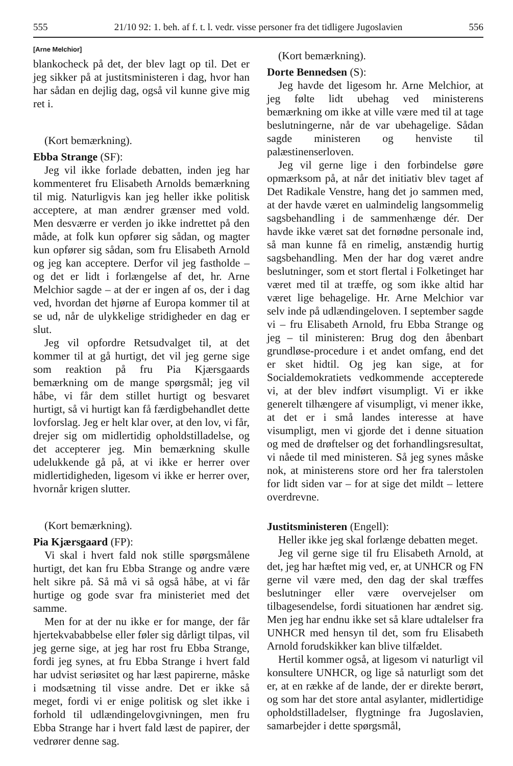555 21/10 92: 1. beh. af f. t. l. vedr. visse personer fra det tidligere Jugoslavien 556
[Arne Melchior]
blankocheck på det, der blev lagt op til. Det er jeg sikker på at justitsministeren i dag, hvor han har sådan en dejlig dag, også vil kunne give mig ret i.
(Kort bemærkning).
Ebba Strange (SF):
Jeg vil ikke forlade debatten, inden jeg har kommenteret fru Elisabeth Arnolds bemærkning til mig. Naturligvis kan jeg heller ikke politisk acceptere, at man ændrer grænser med vold. Men desværre er verden jo ikke indrettet på den måde, at folk kun opfører sig sådan, og magter kun opfører sig sådan, som fru Elisabeth Arnold og jeg kan acceptere. Derfor vil jeg fastholde – og det er lidt i forlængelse af det, hr. Arne Melchior sagde – at der er ingen af os, der i dag ved, hvordan det hjørne af Europa kommer til at se ud, når de ulykkelige stridigheder en dag er slut.
Jeg vil opfordre Retsudvalget til, at det kommer til at gå hurtigt, det vil jeg gerne sige som reaktion på fru Pia Kjærsgaards bemærkning om de mange spørgsmål; jeg vil håbe, vi får dem stillet hurtigt og besvaret hurtigt, så vi hurtigt kan få færdigbehandlet dette lovforslag. Jeg er helt klar over, at den lov, vi får, drejer sig om midlertidig opholdstilladelse, og det accepterer jeg. Min bemærkning skulle udelukkende gå på, at vi ikke er herrer over midlertidigheden, ligesom vi ikke er herrer over, hvornår krigen slutter.
(Kort bemærkning).
Pia Kjærsgaard (FP):
Vi skal i hvert fald nok stille spørgsmålene hurtigt, det kan fru Ebba Strange og andre være helt sikre på. Så må vi så også håbe, at vi får hurtige og gode svar fra ministeriet med det samme.
Men for at der nu ikke er for mange, der får hjertekvababbelse eller føler sig dårligt tilpas, vil jeg gerne sige, at jeg har rost fru Ebba Strange, fordi jeg synes, at fru Ebba Strange i hvert fald har udvist seriøsitet og har læst papirerne, måske i modsætning til visse andre. Det er ikke så meget, fordi vi er enige politisk og slet ikke i forhold til udlændingelovgivningen, men fru Ebba Strange har i hvert fald læst de papirer, der vedrører denne sag.
(Kort bemærkning).
Dorte Bennedsen (S):
Jeg havde det ligesom hr. Arne Melchior, at jeg følte lidt ubehag ved ministerens bemærkning om ikke at ville være med til at tage beslutningerne, når de var ubehagelige. Sådan sagde ministeren og henviste til palæstinenserloven.
Jeg vil gerne lige i den forbindelse gøre opmærksom på, at når det initiativ blev taget af Det Radikale Venstre, hang det jo sammen med, at der havde været en ualmindelig langsommelig sagsbehandling i de sammenhænge dér. Der havde ikke været sat det fornødne personale ind, så man kunne få en rimelig, anstændig hurtig sagsbehandling. Men der har dog været andre beslutninger, som et stort flertal i Folketinget har været med til at træffe, og som ikke altid har været lige behagelige. Hr. Arne Melchior var selv inde på udlændingeloven. I september sagde vi – fru Elisabeth Arnold, fru Ebba Strange og jeg – til ministeren: Brug dog den åbenbart grundløse-procedure i et andet omfang, end det er sket hidtil. Og jeg kan sige, at for Socialdemokratiets vedkommende accepterede vi, at der blev indført visumpligt. Vi er ikke generelt tilhængere af visumpligt, vi mener ikke, at det er i små landes interesse at have visumpligt, men vi gjorde det i denne situation og med de drøftelser og det forhandlingsresultat, vi nåede til med ministeren. Så jeg synes måske nok, at ministerens store ord her fra talerstolen for lidt siden var – for at sige det mildt – lettere overdrevne.
Justitsministeren (Engell):
Heller ikke jeg skal forlænge debatten meget.
Jeg vil gerne sige til fru Elisabeth Arnold, at det, jeg har hæftet mig ved, er, at UNHCR og FN gerne vil være med, den dag der skal træffes beslutninger eller være overvejelser om tilbagesendelse, fordi situationen har ændret sig. Men jeg har endnu ikke set så klare udtalelser fra UNHCR med hensyn til det, som fru Elisabeth Arnold forudskikker kan blive tilfældet.
Hertil kommer også, at ligesom vi naturligt vil konsultere UNHCR, og lige så naturligt som det er, at en række af de lande, der er direkte berørt, og som har det store antal asylanter, midlertidige opholdstilladelser, flygtninge fra Jugoslavien, samarbejder i dette spørgsmål,